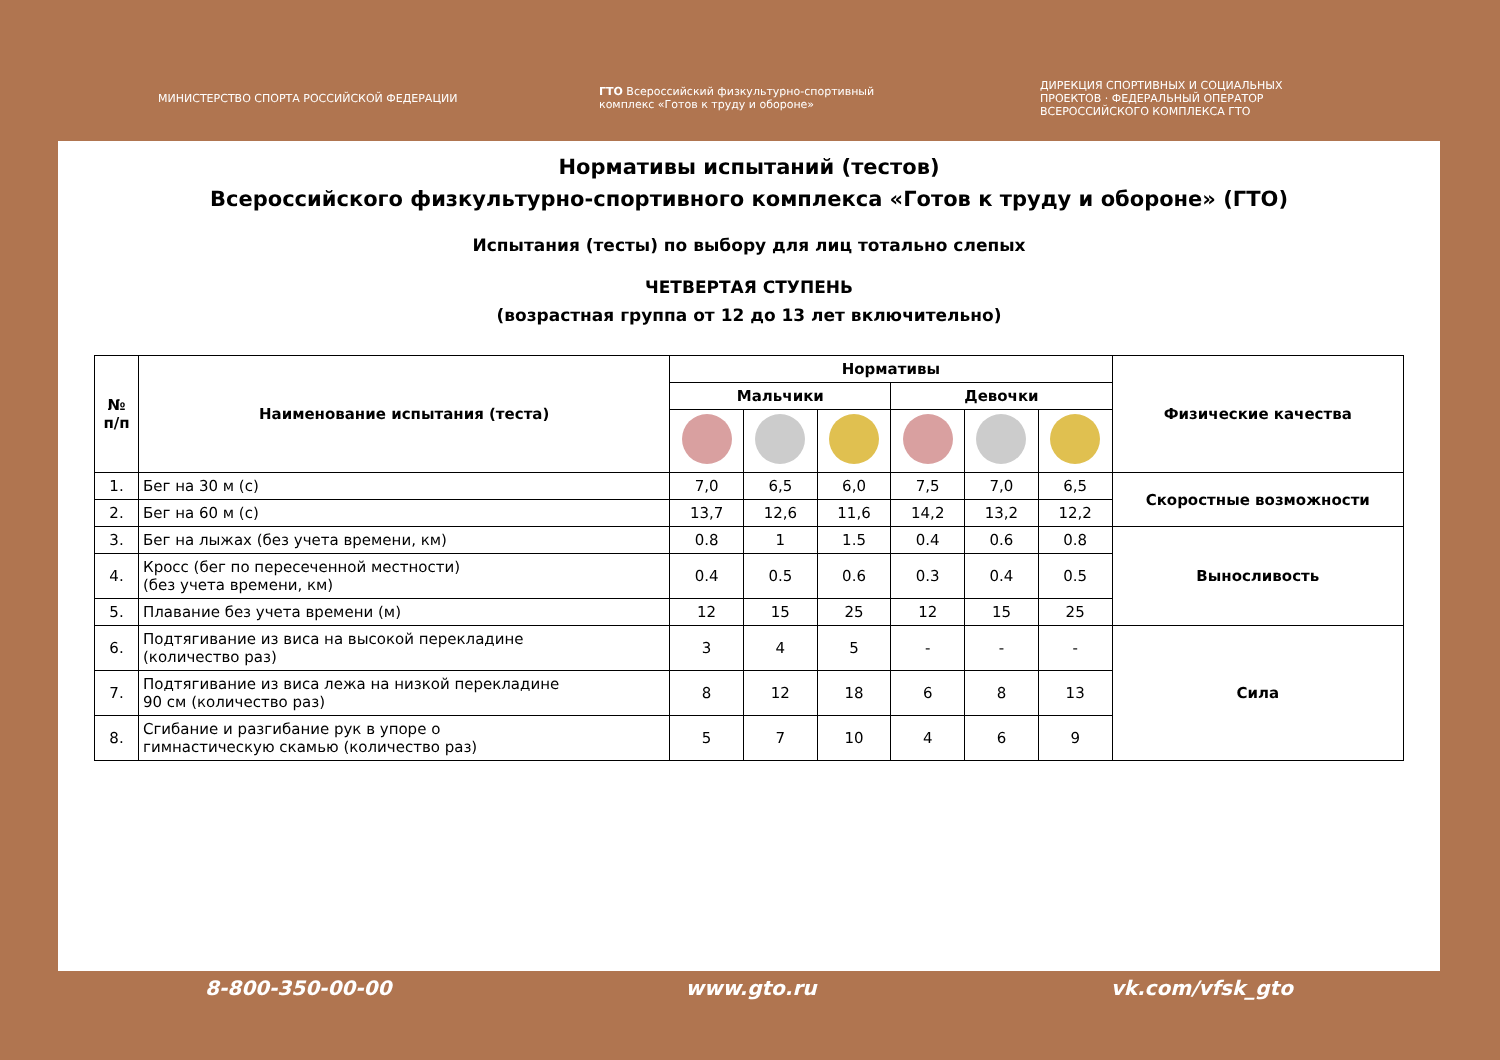МИНИСТЕРСТВО СПОРТА РОССИЙСКОЙ ФЕДЕРАЦИИ
ГТО Всероссийский физкультурно-спортивный комплекс «Готов к труду и обороне»
ДИРЕКЦИЯ СПОРТИВНЫХ И СОЦИАЛЬНЫХ ПРОЕКТОВ · ФЕДЕРАЛЬНЫЙ ОПЕРАТОР ВСЕРОССИЙСКОГО КОМПЛЕКСА ГТО
Нормативы испытаний (тестов)
Всероссийского физкультурно-спортивного комплекса «Готов к труду и обороне» (ГТО)
Испытания (тесты) по выбору для лиц тотально слепых
ЧЕТВЕРТАЯ СТУПЕНЬ
(возрастная группа от 12 до 13 лет включительно)
| № п/п | Наименование испытания (теста) | Нормативы | | | | | | Физические качества |
| --- | --- | --- | --- | --- | --- | --- | --- | --- |
| | | Мальчики | | | Девочки | | | |
| 1. | Бег на 30 м (с) | 7,0 | 6,5 | 6,0 | 7,5 | 7,0 | 6,5 | Скоростные возможности |
| 2. | Бег на 60 м (с) | 13,7 | 12,6 | 11,6 | 14,2 | 13,2 | 12,2 | |
| 3. | Бег на лыжах (без учета времени, км) | 0.8 | 1 | 1.5 | 0.4 | 0.6 | 0.8 | Выносливость |
| 4. | Кросс (бег по пересеченной местности) (без учета времени, км) | 0.4 | 0.5 | 0.6 | 0.3 | 0.4 | 0.5 | |
| 5. | Плавание без учета времени (м) | 12 | 15 | 25 | 12 | 15 | 25 | |
| 6. | Подтягивание из виса на высокой перекладине (количество раз) | 3 | 4 | 5 | - | - | - | Сила |
| 7. | Подтягивание из виса лежа на низкой перекладине 90 см (количество раз) | 8 | 12 | 18 | 6 | 8 | 13 | |
| 8. | Сгибание и разгибание рук в упоре о гимнастическую скамью (количество раз) | 5 | 7 | 10 | 4 | 6 | 9 | |
8-800-350-00-00 www.gto.ru vk.com/vfsk_gto